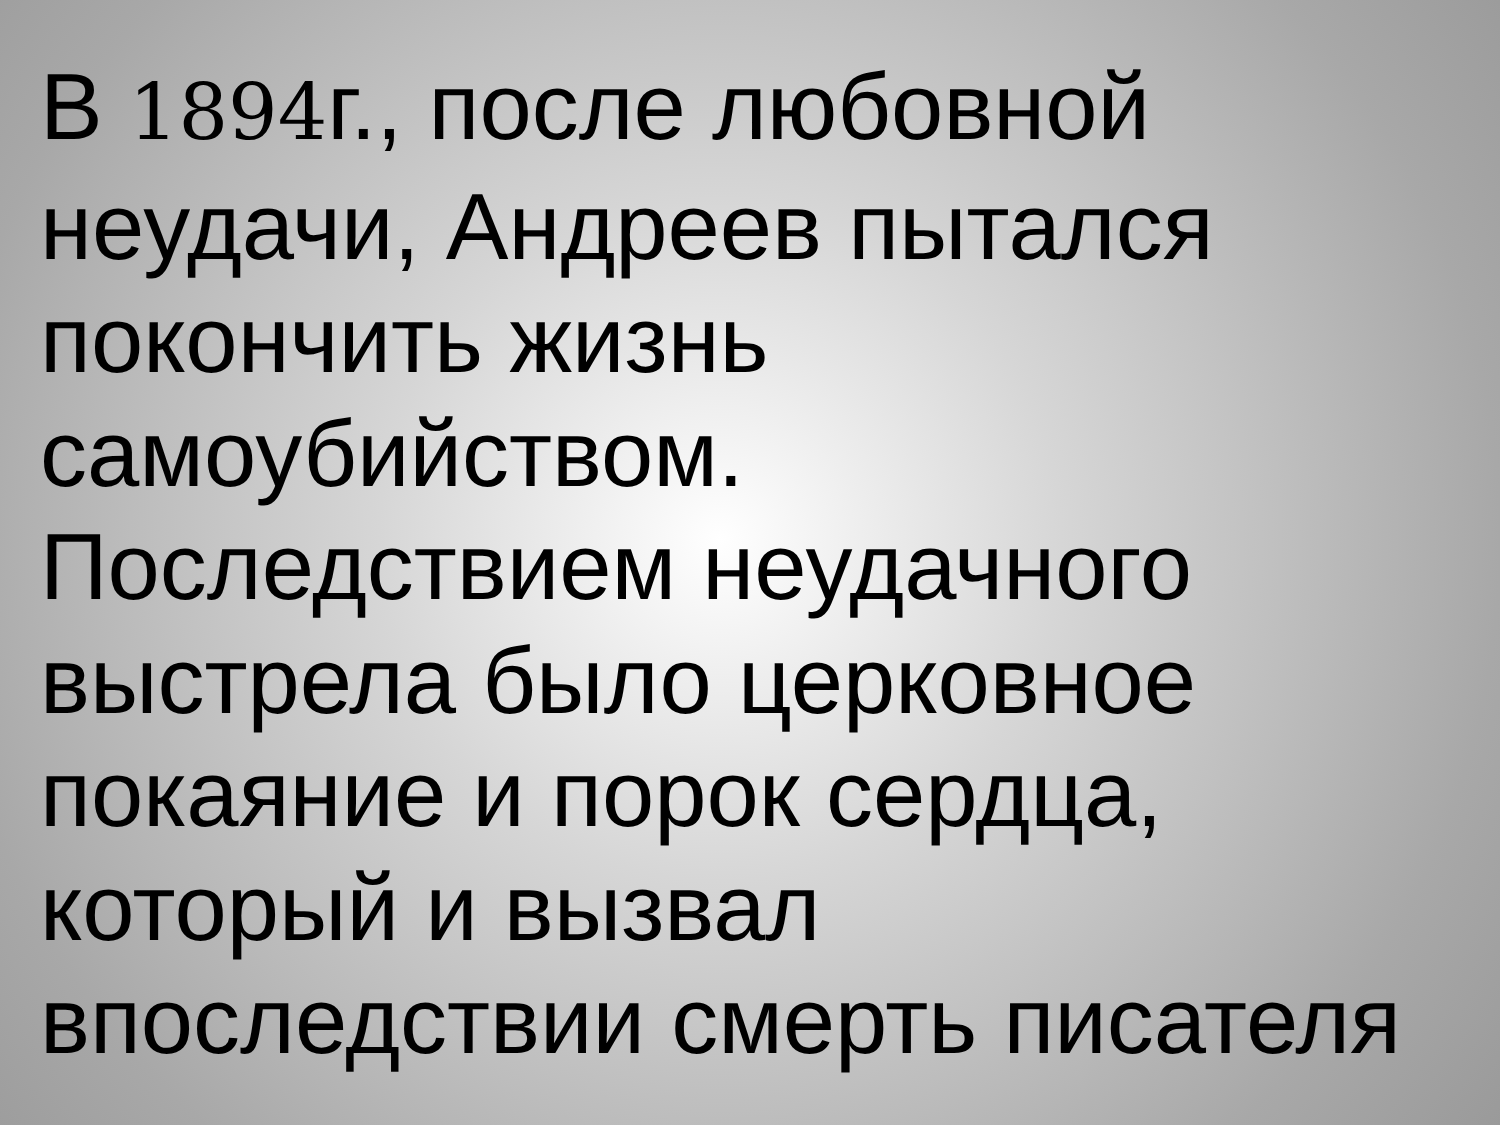В 1894г., после любовной
неудачи, Андреев пытался
покончить жизнь
самоубийством.
Последствием неудачного
выстрела было церковное
покаяние и порок сердца,
который и вызвал
впоследствии смерть писателя